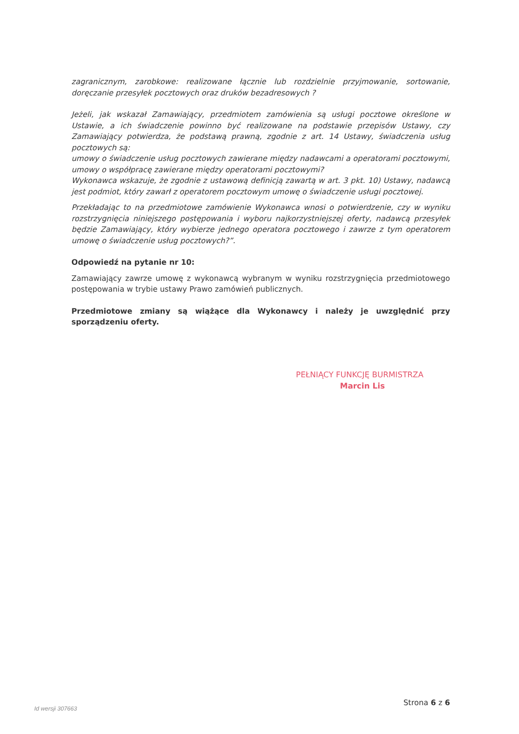zagranicznym, zarobkowe: realizowane łącznie lub rozdzielnie przyjmowanie, sortowanie, doręczanie przesyłek pocztowych oraz druków bezadresowych ?
Jeżeli, jak wskazał Zamawiający, przedmiotem zamówienia są usługi pocztowe określone w Ustawie, a ich świadczenie powinno być realizowane na podstawie przepisów Ustawy, czy Zamawiający potwierdza, że podstawą prawną, zgodnie z art. 14 Ustawy, świadczenia usług pocztowych są:
umowy o świadczenie usług pocztowych zawierane między nadawcami a operatorami pocztowymi, umowy o współpracę zawierane między operatorami pocztowymi?
Wykonawca wskazuje, że zgodnie z ustawową definicją zawartą w art. 3 pkt. 10) Ustawy, nadawcą jest podmiot, który zawarł z operatorem pocztowym umowę o świadczenie usługi pocztowej.
Przekładając to na przedmiotowe zamówienie Wykonawca wnosi o potwierdzenie, czy w wyniku rozstrzygnięcia niniejszego postępowania i wyboru najkorzystniejszej oferty, nadawcą przesyłek będzie Zamawiający, który wybierze jednego operatora pocztowego i zawrze z tym operatorem umowę o świadczenie usług pocztowych?”.
Odpowiedź na pytanie nr 10:
Zamawiający zawrze umowę z wykonawcą wybranym w wyniku rozstrzygnięcia przedmiotowego postępowania w trybie ustawy Prawo zamówień publicznych.
Przedmiotowe zmiany są wiążące dla Wykonawcy i należy je uwzględnić przy sporządzeniu oferty.
PEŁNIĄCY FUNKCJĘ BURMISTRZA
Marcin Lis
Id wersji 307663 Strona 6 z 6